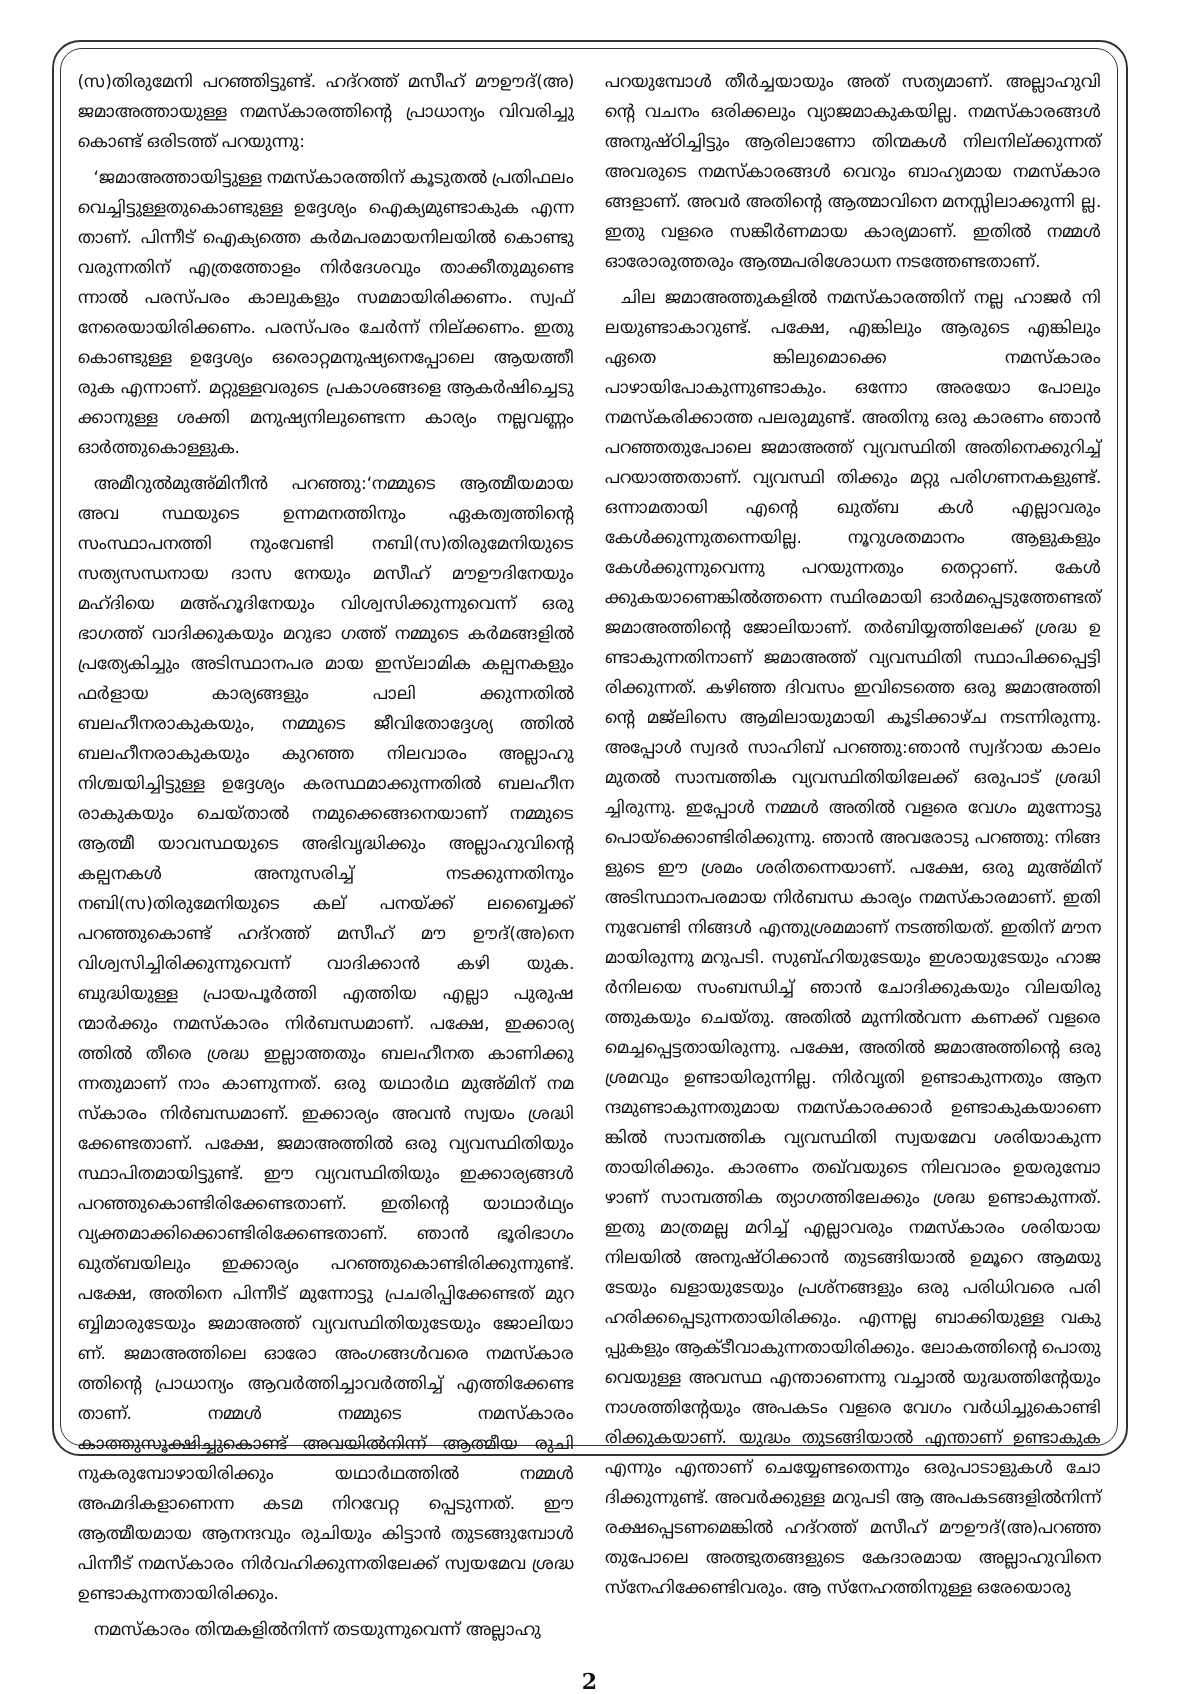(സ)തിരുമേനി പറഞ്ഞിട്ടുണ്ട്. ഹദ്റത്ത് മസീഹ് മൗഊദ്(അ) ജമാഅത്തായുള്ള നമസ്കാരത്തിന്റെ പ്രാധാന്യം വിവരിച്ചു കൊണ്ട് ഒരിടത്ത് പറയുന്നു:
‘ജമാഅത്തായിട്ടുള്ള നമസ്കാരത്തിന് കൂടുതൽ പ്രതിഫലം വെച്ചിട്ടുള്ളതുകൊണ്ടുള്ള ഉദ്ദേശ്യം ഐക്യമുണ്ടാകുക എന്ന താണ്. പിന്നീട് ഐക്യത്തെ കർമപരമായനിലയിൽ കൊണ്ടു വരുന്നതിന് എത്രത്തോളം നിർദേശവും താക്കീതുമുണ്ടെ ന്നാൽ പരസ്പരം കാലുകളും സമമായിരിക്കണം. സ്വഫ് നേരെയായിരിക്കണം. പരസ്പരം ചേർന്ന് നില്ക്കണം. ഇതു കൊണ്ടുള്ള ഉദ്ദേശ്യം ഒരൊറ്റമനുഷ്യനെപ്പോലെ ആയത്തീ രുക എന്നാണ്. മറ്റുള്ളവരുടെ പ്രകാശങ്ങളെ ആകർഷിച്ചെടു ക്കാനുള്ള ശക്തി മനുഷ്യനിലുണ്ടെന്ന കാര്യം നല്ലവണ്ണം ഓർത്തുകൊള്ളുക.
അമീറുൽമുഅ്മിനീൻ പറഞ്ഞു:‘നമ്മുടെ ആത്മീയമായ അവ സ്ഥയുടെ ഉന്നമനത്തിനും ഏകത്വത്തിന്റെ സംസ്ഥാപനത്തി നുംവേണ്ടി നബി(സ)തിരുമേനിയുടെ സത്യസന്ധനായ ദാസ നേയും മസീഹ് മൗഊദിനേയും മഹ്ദിയെ മഅ്ഹൂദിനേയും വിശ്വസിക്കുന്നുവെന്ന് ഒരു ഭാഗത്ത് വാദിക്കുകയും മറുഭാ ഗത്ത് നമ്മുടെ കർമങ്ങളിൽ പ്രത്യേകിച്ചും അടിസ്ഥാനപര മായ ഇസ്‌ലാമിക കല്പനകളും ഫർളായ കാര്യങ്ങളും പാലി ക്കുന്നതിൽ ബലഹീനരാകുകയും, നമ്മുടെ ജീവിതോദ്ദേശ്യ ത്തിൽ ബലഹീനരാകുകയും കുറഞ്ഞ നിലവാരം അല്ലാഹു നിശ്ചയിച്ചിട്ടുള്ള ഉദ്ദേശ്യം കരസ്ഥമാക്കുന്നതിൽ ബലഹീന രാകുകയും ചെയ്താൽ നമുക്കെങ്ങനെയാണ് നമ്മുടെ ആത്മീ യാവസ്ഥയുടെ അഭിവൃദ്ധിക്കും അല്ലാഹുവിന്റെ കല്പനകൾ അനുസരിച്ച് നടക്കുന്നതിനും നബി(സ)തിരുമേനിയുടെ കല് പനയ്ക്ക് ലബ്ബൈക്ക് പറഞ്ഞുകൊണ്ട് ഹദ്റത്ത് മസീഹ് മൗ ഊദ്(അ)നെ വിശ്വസിച്ചിരിക്കുന്നുവെന്ന് വാദിക്കാൻ കഴി യുക. ബുദ്ധിയുള്ള പ്രായപൂർത്തി എത്തിയ എല്ലാ പുരുഷ ന്മാർക്കും നമസ്കാരം നിർബന്ധമാണ്. പക്ഷേ, ഇക്കാര്യ ത്തിൽ തീരെ ശ്രദ്ധ ഇല്ലാത്തതും ബലഹീനത കാണിക്കു ന്നതുമാണ് നാം കാണുന്നത്. ഒരു യഥാർഥ മുഅ്മിന് നമ സ്കാരം നിർബന്ധമാണ്. ഇക്കാര്യം അവൻ സ്വയം ശ്രദ്ധി ക്കേണ്ടതാണ്. പക്ഷേ, ജമാഅത്തിൽ ഒരു വ്യവസ്ഥിതിയും സ്ഥാപിതമായിട്ടുണ്ട്. ഈ വ്യവസ്ഥിതിയും ഇക്കാര്യങ്ങൾ പറഞ്ഞുകൊണ്ടിരിക്കേണ്ടതാണ്. ഇതിന്റെ യാഥാർഥ്യം വ്യക്തമാക്കിക്കൊണ്ടിരിക്കേണ്ടതാണ്. ഞാൻ ഭൂരിഭാഗം ഖുത്ബയിലും ഇക്കാര്യം പറഞ്ഞുകൊണ്ടിരിക്കുന്നുണ്ട്. പക്ഷേ, അതിനെ പിന്നീട് മുന്നോട്ടു പ്രചരിപ്പിക്കേണ്ടത് മുറ ബ്ബിമാരുടേയും ജമാഅത്ത് വ്യവസ്ഥിതിയുടേയും ജോലിയാ ണ്. ജമാഅത്തിലെ ഓരോ അംഗങ്ങൾവരെ നമസ്കാര ത്തിന്റെ പ്രാധാന്യം ആവർത്തിച്ചാവർത്തിച്ച് എത്തിക്കേണ്ട താണ്. നമ്മൾ നമ്മുടെ നമസ്കാരം കാത്തുസൂക്ഷിച്ചുകൊണ്ട് അവയിൽനിന്ന് ആത്മീയ രുചി നുകരുമ്പോഴായിരിക്കും യഥാർഥത്തിൽ നമ്മൾ അഹ്മദികളാണെന്ന കടമ നിറവേറ്റ പ്പെടുന്നത്. ഈ ആത്മീയമായ ആനന്ദവും രുചിയും കിട്ടാൻ തുടങ്ങുമ്പോൾ പിന്നീട് നമസ്കാരം നിർവഹിക്കുന്നതിലേക്ക് സ്വയമേവ ശ്രദ്ധ ഉണ്ടാകുന്നതായിരിക്കും.
നമസ്കാരം തിന്മകളിൽനിന്ന് തടയുന്നുവെന്ന് അല്ലാഹു
പറയുമ്പോൾ തീർച്ചയായും അത് സത്യമാണ്. അല്ലാഹുവി ന്റെ വചനം ഒരിക്കലും വ്യാജമാകുകയില്ല. നമസ്കാരങ്ങൾ അനുഷ്ഠിച്ചിട്ടും ആരിലാണോ തിന്മകൾ നിലനില്ക്കുന്നത് അവരുടെ നമസ്കാരങ്ങൾ വെറും ബാഹ്യമായ നമസ്കാര ങ്ങളാണ്. അവർ അതിന്റെ ആത്മാവിനെ മനസ്സിലാക്കുന്നി ല്ല. ഇതു വളരെ സങ്കീർണമായ കാര്യമാണ്. ഇതിൽ നമ്മൾ ഓരോരുത്തരും ആത്മപരിശോധന നടത്തേണ്ടതാണ്.
ചില ജമാഅത്തുകളിൽ നമസ്കാരത്തിന് നല്ല ഹാജർ നി ലയുണ്ടാകാറുണ്ട്. പക്ഷേ, എങ്കിലും ആരുടെ എങ്കിലും ഏതെ ങ്കിലുമൊക്കെ നമസ്കാരം പാഴായിപോകുന്നുണ്ടാകും. ഒന്നോ അരയോ പോലും നമസ്കരിക്കാത്ത പലരുമുണ്ട്. അതിനു ഒരു കാരണം ഞാൻ പറഞ്ഞതുപോലെ ജമാഅത്ത് വ്യവസ്ഥിതി അതിനെക്കുറിച്ച് പറയാത്തതാണ്. വ്യവസ്ഥി തിക്കും മറ്റു പരിഗണനകളുണ്ട്. ഒന്നാമതായി എന്റെ ഖുത്ബ കൾ എല്ലാവരും കേൾക്കുന്നുതന്നെയില്ല. നൂറുശതമാനം ആളുകളും കേൾക്കുന്നുവെന്നു പറയുന്നതും തെറ്റാണ്. കേൾ ക്കുകയാണെങ്കിൽത്തന്നെ സ്ഥിരമായി ഓർമപ്പെടുത്തേണ്ടത് ജമാഅത്തിന്റെ ജോലിയാണ്. തർബിയ്യത്തിലേക്ക് ശ്രദ്ധ ഉ ണ്ടാകുന്നതിനാണ് ജമാഅത്ത് വ്യവസ്ഥിതി സ്ഥാപിക്കപ്പെട്ടി രിക്കുന്നത്. കഴിഞ്ഞ ദിവസം ഇവിടെത്തെ ഒരു ജമാഅത്തി ന്റെ മജ്‌ലിസെ ആമിലായുമായി കൂടിക്കാഴ്ച നടന്നിരുന്നു. അപ്പോൾ സ്വദർ സാഹിബ് പറഞ്ഞു:ഞാൻ സ്വദ്റായ കാലം മുതൽ സാമ്പത്തിക വ്യവസ്ഥിതിയിലേക്ക് ഒരുപാട് ശ്രദ്ധി ച്ചിരുന്നു. ഇപ്പോൾ നമ്മൾ അതിൽ വളരെ വേഗം മുന്നോട്ടു പൊയ്ക്കൊണ്ടിരിക്കുന്നു. ഞാൻ അവരോടു പറഞ്ഞു: നിങ്ങ ളുടെ ഈ ശ്രമം ശരിതന്നെയാണ്. പക്ഷേ, ഒരു മുഅ്മിന് അടിസ്ഥാനപരമായ നിർബന്ധ കാര്യം നമസ്കാരമാണ്. ഇതി നുവേണ്ടി നിങ്ങൾ എന്തുശ്രമമാണ് നടത്തിയത്. ഇതിന് മൗന മായിരുന്നു മറുപടി. സുബ്ഹിയുടേയും ഇശായുടേയും ഹാജ ർനിലയെ സംബന്ധിച്ച് ഞാൻ ചോദിക്കുകയും വിലയിരു ത്തുകയും ചെയ്തു. അതിൽ മുന്നിൽവന്ന കണക്ക് വളരെ മെച്ചപ്പെട്ടതായിരുന്നു. പക്ഷേ, അതിൽ ജമാഅത്തിന്റെ ഒരു ശ്രമവും ഉണ്ടായിരുന്നില്ല. നിർവൃതി ഉണ്ടാകുന്നതും ആന ന്ദമുണ്ടാകുന്നതുമായ നമസ്കാരക്കാർ ഉണ്ടാകുകയാണെ ങ്കിൽ സാമ്പത്തിക വ്യവസ്ഥിതി സ്വയമേവ ശരിയാകുന്ന തായിരിക്കും. കാരണം തഖ്‌വയുടെ നിലവാരം ഉയരുമ്പോ ഴാണ് സാമ്പത്തിക ത്യാഗത്തിലേക്കും ശ്രദ്ധ ഉണ്ടാകുന്നത്. ഇതു മാത്രമല്ല മറിച്ച് എല്ലാവരും നമസ്കാരം ശരിയായ നിലയിൽ അനുഷ്ഠിക്കാൻ തുടങ്ങിയാൽ ഉമൂറെ ആമയു ടേയും ഖളായുടേയും പ്രശ്നങ്ങളും ഒരു പരിധിവരെ പരി ഹരിക്കപ്പെടുന്നതായിരിക്കും. എന്നല്ല ബാക്കിയുള്ള വകു പ്പുകളും ആക്ടീവാകുന്നതായിരിക്കും. ലോകത്തിന്റെ പൊതു വെയുള്ള അവസ്ഥ എന്താണെന്നു വച്ചാൽ യുദ്ധത്തിന്റേയും നാശത്തിന്റേയും അപകടം വളരെ വേഗം വർധിച്ചുകൊണ്ടി രിക്കുകയാണ്. യുദ്ധം തുടങ്ങിയാൽ എന്താണ് ഉണ്ടാകുക എന്നും എന്താണ് ചെയ്യേണ്ടതെന്നും ഒരുപാടാളുകൾ ചോ ദിക്കുന്നുണ്ട്. അവർക്കുള്ള മറുപടി ആ അപകടങ്ങളിൽനിന്ന് രക്ഷപ്പെടണമെങ്കിൽ ഹദ്റത്ത് മസീഹ് മൗഊദ്(അ)പറഞ്ഞ തുപോലെ അത്ഭുതങ്ങളുടെ കേദാരമായ അല്ലാഹുവിനെ സ്നേഹിക്കേണ്ടിവരും. ആ സ്നേഹത്തിനുള്ള ഒരേയൊരു
2